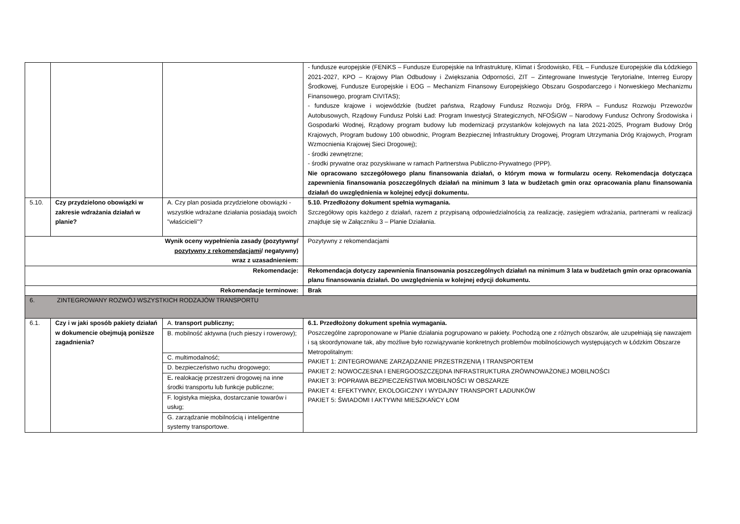| | | | - fundusze europejskie (FENiKS – Fundusze Europejskie na Infrastrukturę, Klimat i Środowisko, FEŁ – Fundusze Europejskie dla Łódzkiego 2021-2027, KPO – Krajowy Plan Odbudowy i Zwiększania Odporności, ZIT – Zintegrowane Inwestycje Terytorialne, Interreg Europy Środkowej, Fundusze Europejskie i EOG – Mechanizm Finansowy Europejskiego Obszaru Gospodarczego i Norweskiego Mechanizmu Finansowego, program CIVITAS); - fundusze krajowe i wojewódzkie (budżet państwa, Rządowy Fundusz Rozwoju Dróg, FRPA – Fundusz Rozwoju Przewozów Autobusowych, Rządowy Fundusz Polski Ład: Program Inwestycji Strategicznych, NFOŚiGW – Narodowy Fundusz Ochrony Środowiska i Gospodarki Wodnej, Rządowy program budowy lub modernizacji przystanków kolejowych na lata 2021-2025, Program Budowy Dróg Krajowych, Program budowy 100 obwodnic, Program Bezpiecznej Infrastruktury Drogowej, Program Utrzymania Dróg Krajowych, Program Wzmocnienia Krajowej Sieci Drogowej); - środki zewnętrzne; - środki prywatne oraz pozyskiwane w ramach Partnerstwa Publiczno-Prywatnego (PPP). Nie opracowano szczegółowego planu finansowania działań, o którym mowa w formularzu oceny. Rekomendacja dotycząca zapewnienia finansowania poszczególnych działań na minimum 3 lata w budżetach gmin oraz opracowania planu finansowania działań do uwzględnienia w kolejnej edycji dokumentu. |
| 5.10. | Czy przydzielono obowiązki w zakresie wdrażania działań w planie? | A. Czy plan posiada przydzielone obowiązki - wszystkie wdrażane działania posiadają swoich "właścicieli"? | 5.10. Przedłożony dokument spełnia wymagania. Szczegółowy opis każdego z działań, razem z przypisaną odpowiedzialnością za realizację, zasięgiem wdrażania, partnerami w realizacji znajduje się w Załączniku 3 – Planie Działania. |
| Wynik oceny wypełnienia zasady (pozytywny/ pozytywny z rekomendacjami / negatywny) wraz z uzasadnieniem: | | | Pozytywny z rekomendacjami |
| Rekomendacje: | | | Rekomendacja dotyczy zapewnienia finansowania poszczególnych działań na minimum 3 lata w budżetach gmin oraz opracowania planu finansowania działań. Do uwzględnienia w kolejnej edycji dokumentu. |
| Rekomendacje terminowe: | | | Brak |
| 6. ZINTEGROWANY ROZWÓJ WSZYSTKICH RODZAJÓW TRANSPORTU | | | |
| 6.1. | Czy i w jaki sposób pakiety działań w dokumencie obejmują poniższe zagadnienia? | A. transport publiczny; | 6.1. Przedłożony dokument spełnia wymagania. Poszczególne zaproponowane w Planie działania pogrupowano w pakiety. Pochodzą one z różnych obszarów, ale uzupełniają się nawzajem i są skoordynowane tak, aby możliwe było rozwiązywanie konkretnych problemów mobilnościowych występujących w Łódzkim Obszarze Metropolitalnym: PAKIET 1: ZINTEGROWANE ZARZĄDZANIE PRZESTRZENIĄ I TRANSPORTEM PAKIET 2: NOWOCZESNA I ENERGOOSZCZĘDNA INFRASTRUKTURA ZRÓWNOWAŻONEJ MOBILNOŚCI PAKIET 3: POPRAWA BEZPIECZEŃSTWA MOBILNOŚCI W OBSZARZE PAKIET 4: EFEKTYWNY, EKOLOGICZNY I WYDAJNY TRANSPORT ŁADUNKÓW PAKIET 5: ŚWIADOMI I AKTYWNI MIESZKAŃCY ŁOM |
| | | B. mobilność aktywna (ruch pieszy i rowerowy); | |
| | | C. multimodalność; | |
| | | D. bezpieczeństwo ruchu drogowego; | |
| | | E . realokację przestrzeni drogowej na inne środki transportu lub funkcje publiczne; | |
| | | F. logistyka miejska, dostarczanie towarów i usług; | |
| | | G. zarządzanie mobilnością i inteligentne systemy transportowe. | |